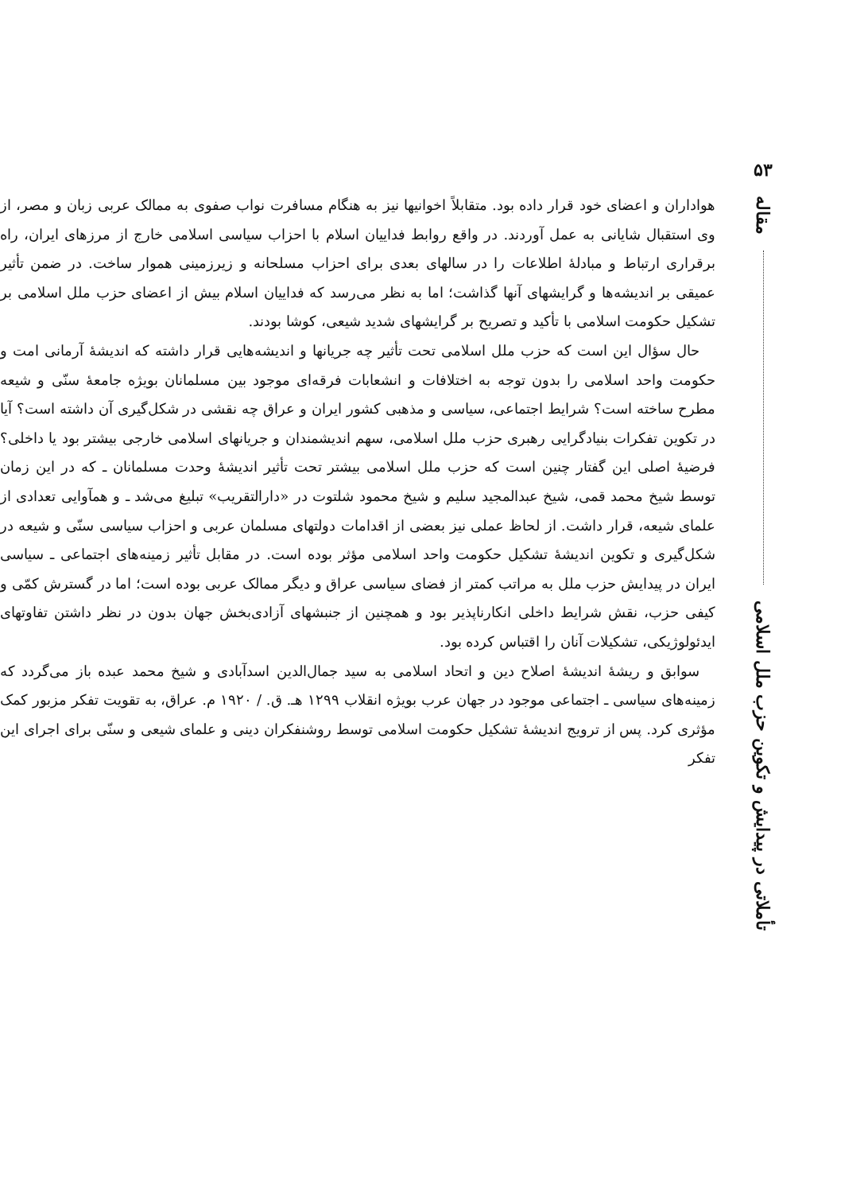هواداران و اعضای خود قرار داده بود. متقابلاً اخوانیها نیز به هنگام مسافرت نواب صفوی به ممالک عربی زبان و مصر، از وی استقبال شایانی به عمل آوردند. در واقع روابط فداییان اسلام با احزاب سیاسی اسلامی خارج از مرزهای ایران، راه برقراری ارتباط و مبادلهٔ اطلاعات را در سالهای بعدی برای احزاب مسلحانه و زیرزمینی هموار ساخت. در ضمن تأثیر عمیقی بر اندیشه‌ها و گرایشهای آنها گذاشت؛ اما به نظر می‌رسد که فداییان اسلام بیش از اعضای حزب ملل اسلامی بر تشکیل حکومت اسلامی با تأکید و تصریح بر گرایشهای شدید شیعی، کوشا بودند.
حال سؤال این است که حزب ملل اسلامی تحت تأثیر چه جریانها و اندیشه‌هایی قرار داشته که اندیشهٔ آرمانی امت و حکومت واحد اسلامی را بدون توجه به اختلافات و انشعابات فرقه‌ای موجود بین مسلمانان بویژه جامعهٔ سنّی و شیعه مطرح ساخته است؟ شرایط اجتماعی، سیاسی و مذهبی کشور ایران و عراق چه نقشی در شکل‌گیری آن داشته است؟ آیا در تکوین تفکرات بنیادگرایی رهبری حزب ملل اسلامی، سهم اندیشمندان و جریانهای اسلامی خارجی بیشتر بود یا داخلی؟ فرضیهٔ اصلی این گفتار چنین است که حزب ملل اسلامی بیشتر تحت تأثیر اندیشهٔ وحدت مسلمانان ـ که در این زمان توسط شیخ محمد قمی، شیخ عبدالمجید سلیم و شیخ محمود شلتوت در «دارالتقریب» تبلیغ می‌شد ـ و همآوایی تعدادی از علمای شیعه، قرار داشت. از لحاظ عملی نیز بعضی از اقدامات دولتهای مسلمان عربی و احزاب سیاسی سنّی و شیعه در شکل‌گیری و تکوین اندیشهٔ تشکیل حکومت واحد اسلامی مؤثر بوده است. در مقابل تأثیر زمینه‌های اجتماعی ـ سیاسی ایران در پیدایش حزب ملل به مراتب کمتر از فضای سیاسی عراق و دیگر ممالک عربی بوده است؛ اما در گسترش کمّی و کیفی حزب، نقش شرایط داخلی انکارناپذیر بود و همچنین از جنبشهای آزادی‌بخش جهان بدون در نظر داشتن تفاوتهای ایدئولوژیکی، تشکیلات آنان را اقتباس کرده بود.
سوابق و ریشهٔ اندیشهٔ اصلاح دین و اتحاد اسلامی به سید جمال‌الدین اسدآبادی و شیخ محمد عبده باز می‌گردد که زمینه‌های سیاسی ـ اجتماعی موجود در جهان عرب بویژه انقلاب ۱۲۹۹ هـ. ق. / ۱۹۲۰ م. عراق، به تقویت تفکر مزبور کمک مؤثری کرد. پس از ترویج اندیشهٔ تشکیل حکومت اسلامی توسط روشنفکران دینی و علمای شیعی و سنّی برای اجرای این تفکر
۵۳
مقاله
تأملاتی در پیدایش و تکوین حزب ملل اسلامی